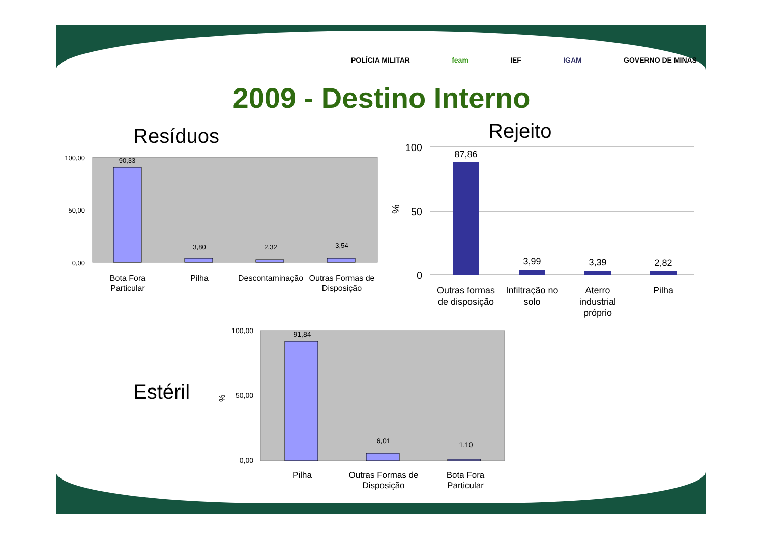POLÍCIA MILITAR feam IEF IGAM GOVERNO DE MINAS
2009 - Destino Interno
Resíduos Rejeito
Estéril
100,00
0,00
50,00
90,33
3,80
2,32
3,54
Bota Fora
Particular
Pilha
Descontaminação
Outras Formas de
Disposição
100
50
0
%
87,86
3,99
3,39
2,82
Outras formas
de disposição
Infiltração no
solo
Aterro
industrial
próprio
Pilha
%
100,00
50,00
0,00
91,84
6,01
1,10
Pilha
Outras Formas de
Disposição
Bota Fora
Particular